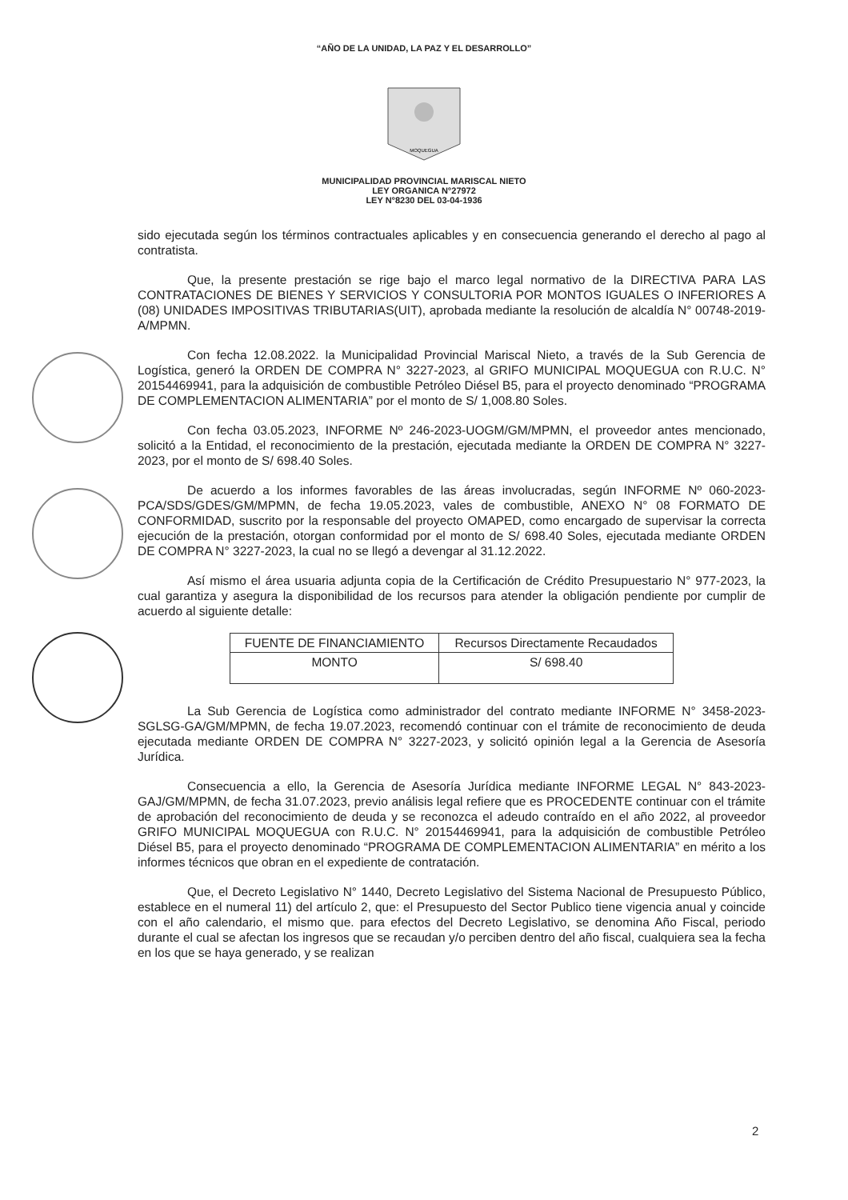“AÑO DE LA UNIDAD, LA PAZ Y EL DESARROLLO”
MOQUEGUA
MUNICIPALIDAD PROVINCIAL MARISCAL NIETO
LEY ORGANICA N°27972
LEY N°8230 DEL 03-04-1936
sido ejecutada según los términos contractuales aplicables y en consecuencia generando el derecho al pago al contratista.
Que, la presente prestación se rige bajo el marco legal normativo de la DIRECTIVA PARA LAS CONTRATACIONES DE BIENES Y SERVICIOS Y CONSULTORIA POR MONTOS IGUALES O INFERIORES A (08) UNIDADES IMPOSITIVAS TRIBUTARIAS(UIT), aprobada mediante la resolución de alcaldía N° 00748-2019-A/MPMN.
Con fecha 12.08.2022. la Municipalidad Provincial Mariscal Nieto, a través de la Sub Gerencia de Logística, generó la ORDEN DE COMPRA N° 3227-2023, al GRIFO MUNICIPAL MOQUEGUA con R.U.C. N° 20154469941, para la adquisición de combustible Petróleo Diésel B5, para el proyecto denominado “PROGRAMA DE COMPLEMENTACION ALIMENTARIA” por el monto de S/ 1,008.80 Soles.
Con fecha 03.05.2023, INFORME Nº 246-2023-UOGM/GM/MPMN, el proveedor antes mencionado, solicitó a la Entidad, el reconocimiento de la prestación, ejecutada mediante la ORDEN DE COMPRA N° 3227-2023, por el monto de S/ 698.40 Soles.
De acuerdo a los informes favorables de las áreas involucradas, según INFORME Nº 060-2023-PCA/SDS/GDES/GM/MPMN, de fecha 19.05.2023, vales de combustible, ANEXO N° 08 FORMATO DE CONFORMIDAD, suscrito por la responsable del proyecto OMAPED, como encargado de supervisar la correcta ejecución de la prestación, otorgan conformidad por el monto de S/ 698.40 Soles, ejecutada mediante ORDEN DE COMPRA N° 3227-2023, la cual no se llegó a devengar al 31.12.2022.
Así mismo el área usuaria adjunta copia de la Certificación de Crédito Presupuestario N° 977-2023, la cual garantiza y asegura la disponibilidad de los recursos para atender la obligación pendiente por cumplir de acuerdo al siguiente detalle:
| FUENTE DE FINANCIAMIENTO | Recursos Directamente Recaudados |
| MONTO | S/ 698.40 |
La Sub Gerencia de Logística como administrador del contrato mediante INFORME N° 3458-2023-SGLSG-GA/GM/MPMN, de fecha 19.07.2023, recomendó continuar con el trámite de reconocimiento de deuda ejecutada mediante ORDEN DE COMPRA N° 3227-2023, y solicitó opinión legal a la Gerencia de Asesoría Jurídica.
Consecuencia a ello, la Gerencia de Asesoría Jurídica mediante INFORME LEGAL N° 843-2023-GAJ/GM/MPMN, de fecha 31.07.2023, previo análisis legal refiere que es PROCEDENTE continuar con el trámite de aprobación del reconocimiento de deuda y se reconozca el adeudo contraído en el año 2022, al proveedor GRIFO MUNICIPAL MOQUEGUA con R.U.C. N° 20154469941, para la adquisición de combustible Petróleo Diésel B5, para el proyecto denominado “PROGRAMA DE COMPLEMENTACION ALIMENTARIA” en mérito a los informes técnicos que obran en el expediente de contratación.
Que, el Decreto Legislativo N° 1440, Decreto Legislativo del Sistema Nacional de Presupuesto Público, establece en el numeral 11) del artículo 2, que: el Presupuesto del Sector Publico tiene vigencia anual y coincide con el año calendario, el mismo que. para efectos del Decreto Legislativo, se denomina Año Fiscal, periodo durante el cual se afectan los ingresos que se recaudan y/o perciben dentro del año fiscal, cualquiera sea la fecha en los que se haya generado, y se realizan
2